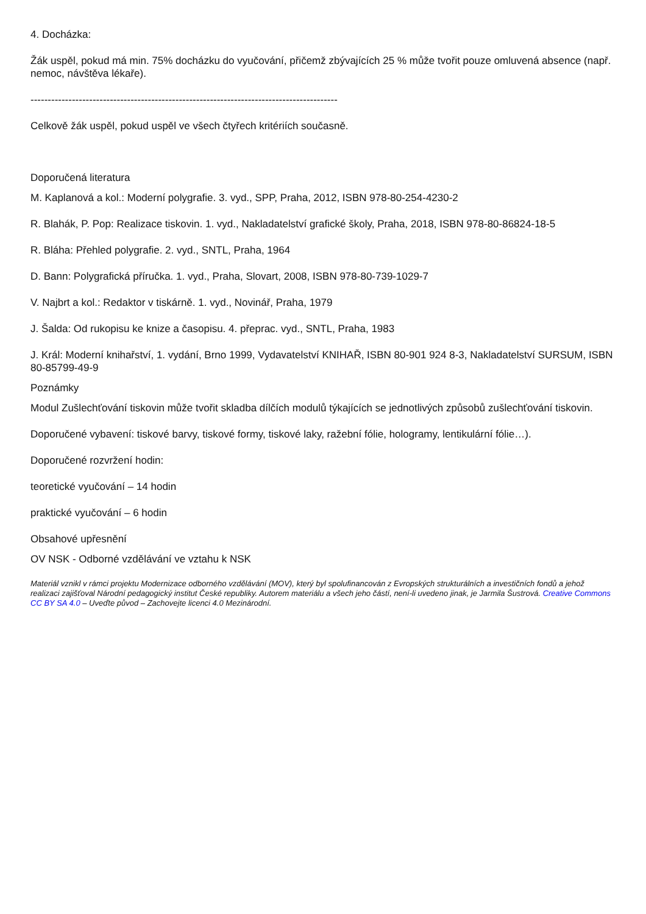4. Docházka:
Žák uspěl, pokud má min. 75% docházku do vyučování, přičemž zbývajících 25 % může tvořit pouze omluvená absence (např. nemoc, návštěva lékaře).
-----------------------------------------------------------------------------------------
Celkově žák uspěl, pokud uspěl ve všech čtyřech kritériích současně.
Doporučená literatura
M. Kaplanová a kol.: Moderní polygrafie. 3. vyd., SPP, Praha, 2012, ISBN 978-80-254-4230-2
R. Blahák, P. Pop: Realizace tiskovin. 1. vyd., Nakladatelství grafické školy, Praha, 2018, ISBN 978-80-86824-18-5
R. Bláha: Přehled polygrafie. 2. vyd., SNTL, Praha, 1964
D. Bann: Polygrafická příručka. 1. vyd., Praha, Slovart, 2008, ISBN 978-80-739-1029-7
V. Najbrt a kol.: Redaktor v tiskárně. 1. vyd., Novinář, Praha, 1979
J. Šalda: Od rukopisu ke knize a časopisu. 4. přeprac. vyd., SNTL, Praha, 1983
J. Král: Moderní knihařství, 1. vydání, Brno 1999, Vydavatelství KNIHAŘ, ISBN 80-901 924 8-3, Nakladatelství SURSUM, ISBN 80-85799-49-9
Poznámky
Modul Zušlechťování tiskovin může tvořit skladba dílčích modulů týkajících se jednotlivých způsobů zušlechťování tiskovin.
Doporučené vybavení: tiskové barvy, tiskové formy, tiskové laky, ražební fólie, hologramy, lentikulární fólie…).
Doporučené rozvržení hodin:
teoretické vyučování – 14 hodin
praktické vyučování – 6 hodin
Obsahové upřesnění
OV NSK - Odborné vzdělávání ve vztahu k NSK
Materiál vznikl v rámci projektu Modernizace odborného vzdělávání (MOV), který byl spolufinancován z Evropských strukturálních a investičních fondů a jehož realizaci zajišťoval Národní pedagogický institut České republiky. Autorem materiálu a všech jeho částí, není-li uvedeno jinak, je Jarmila Šustrová. Creative Commons CC BY SA 4.0 – Uveďte původ – Zachovejte licenci 4.0 Mezinárodní.